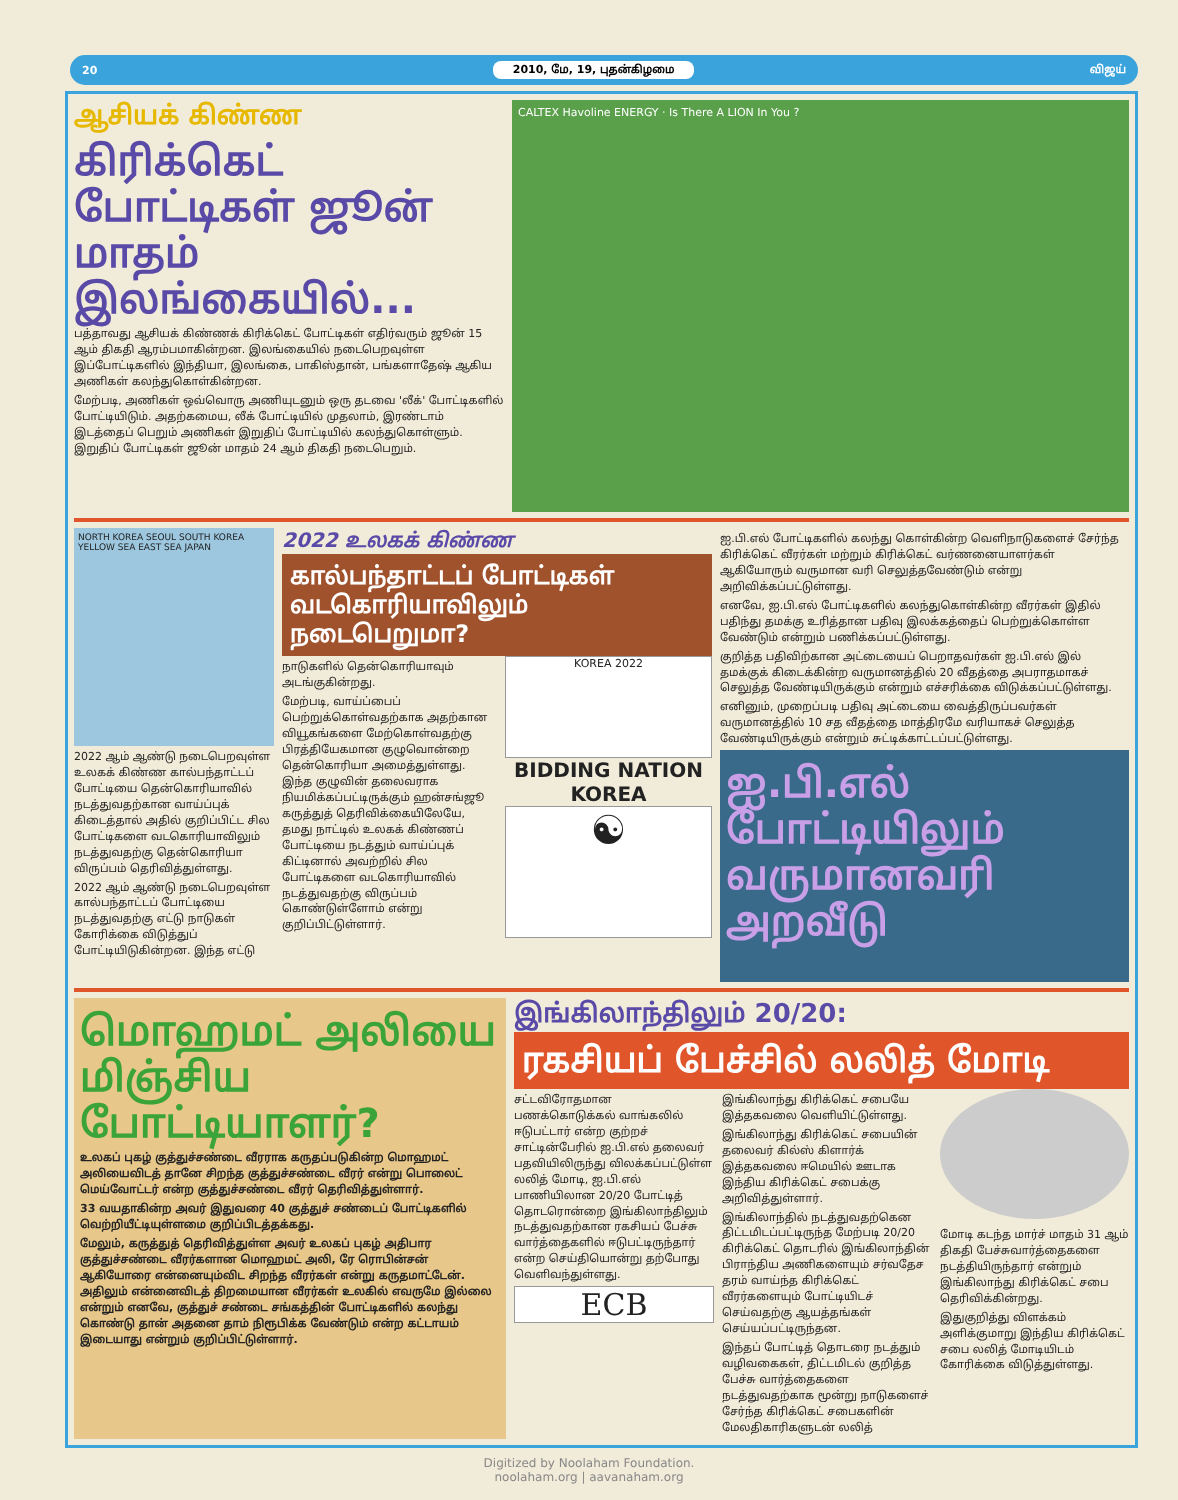20 2010, மே, 19, புதன்கிழமை விஜய்
ஆசியக் கிண்ண
கிரிக்கெட் போட்டிகள் ஜூன் மாதம் இலங்கையில்...
பத்தாவது ஆசியக் கிண்ணக் கிரிக்கெட் போட்டிகள் எதிர்வரும் ஜூன் 15 ஆம் திகதி ஆரம்பமாகின்றன. இலங்கையில் நடைபெறவுள்ள இப்போட்டிகளில் இந்தியா, இலங்கை, பாகிஸ்தான், பங்களாதேஷ் ஆகிய அணிகள் கலந்துகொள்கின்றன.
மேற்படி, அணிகள் ஒவ்வொரு அணியுடனும் ஒரு தடவை 'லீக்' போட்டிகளில் போட்டியிடும். அதற்கமைய, லீக் போட்டியில் முதலாம், இரண்டாம் இடத்தைப் பெறும் அணிகள் இறுதிப் போட்டியில் கலந்துகொள்ளும். இறுதிப் போட்டிகள் ஜூன் மாதம் 24 ஆம் திகதி நடைபெறும்.
CALTEX Havoline ENERGY · Is There A LION In You ?
NORTH KOREA SEOUL SOUTH KOREA YELLOW SEA EAST SEA JAPAN
2022 ஆம் ஆண்டு நடைபெறவுள்ள உலகக் கிண்ண கால்பந்தாட்டப் போட்டியை தென்கொரியாவில் நடத்துவதற்கான வாய்ப்புக் கிடைத்தால் அதில் குறிப்பிட்ட சில போட்டிகளை வடகொரியாவிலும் நடத்துவதற்கு தென்கொரியா விருப்பம் தெரிவித்துள்ளது.
2022 ஆம் ஆண்டு நடைபெறவுள்ள கால்பந்தாட்டப் போட்டியை நடத்துவதற்கு எட்டு நாடுகள் கோரிக்கை விடுத்துப் போட்டியிடுகின்றன. இந்த எட்டு
2022 உலகக் கிண்ண
கால்பந்தாட்டப் போட்டிகள் வடகொரியாவிலும் நடைபெறுமா?
நாடுகளில் தென்கொரியாவும் அடங்குகின்றது.
மேற்படி, வாய்ப்பைப் பெற்றுக்கொள்வதற்காக அதற்கான வியூகங்களை மேற்கொள்வதற்கு பிரத்தியேகமான குழுவொன்றை தென்கொரியா அமைத்துள்ளது. இந்த குழுவின் தலைவராக நியமிக்கப்பட்டிருக்கும் ஹன்சங்ஜூ கருத்துத் தெரிவிக்கையிலேயே, தமது நாட்டில் உலகக் கிண்ணப் போட்டியை நடத்தும் வாய்ப்புக் கிட்டினால் அவற்றில் சில போட்டிகளை வடகொரியாவில் நடத்துவதற்கு விருப்பம் கொண்டுள்ளோம் என்று குறிப்பிட்டுள்ளார்.
KOREA 2022
BIDDING NATION
KOREA
☯
ஐ.பி.எல் போட்டிகளில் கலந்து கொள்கின்ற வெளிநாடுகளைச் சேர்ந்த கிரிக்கெட் வீரர்கள் மற்றும் கிரிக்கெட் வர்ணனையாளர்கள் ஆகியோரும் வருமான வரி செலுத்தவேண்டும் என்று அறிவிக்கப்பட்டுள்ளது.
எனவே, ஐ.பி.எல் போட்டிகளில் கலந்துகொள்கின்ற வீரர்கள் இதில் பதிந்து தமக்கு உரித்தான பதிவு இலக்கத்தைப் பெற்றுக்கொள்ள வேண்டும் என்றும் பணிக்கப்பட்டுள்ளது.
குறித்த பதிவிற்கான அட்டையைப் பெறாதவர்கள் ஐ.பி.எல் இல் தமக்குக் கிடைக்கின்ற வருமானத்தில் 20 வீதத்தை அபராதமாகச் செலுத்த வேண்டியிருக்கும் என்றும் எச்சரிக்கை விடுக்கப்பட்டுள்ளது.
எனினும், முறைப்படி பதிவு அட்டையை வைத்திருப்பவர்கள் வருமானத்தில் 10 சத வீதத்தை மாத்திரமே வரியாகச் செலுத்த வேண்டியிருக்கும் என்றும் சுட்டிக்காட்டப்பட்டுள்ளது.
ஐ.பி.எல் போட்டியிலும் வருமானவரி அறவீடு
மொஹமட் அலியை மிஞ்சிய போட்டியாளர்?
உலகப் புகழ் குத்துச்சண்டை வீரராக கருதப்படுகின்ற மொஹமட் அலியைவிடத் தானே சிறந்த குத்துச்சண்டை வீரர் என்று பொலைட் மெய்வோட்டர் என்ற குத்துச்சண்டை வீரர் தெரிவித்துள்ளார்.
33 வயதாகின்ற அவர் இதுவரை 40 குத்துச் சண்டைப் போட்டிகளில் வெற்றியீட்டியுள்ளமை குறிப்பிடத்தக்கது.
மேலும், கருத்துத் தெரிவித்துள்ள அவர் உலகப் புகழ் அதிபார குத்துச்சண்டை வீரர்களான மொஹமட் அலி, ரே ரொபின்சன் ஆகியோரை என்னையும்விட சிறந்த வீரர்கள் என்று கருதமாட்டேன். அதிலும் என்னைவிடத் திறமையான வீரர்கள் உலகில் எவருமே இல்லை என்றும் எனவே, குத்துச் சண்டை சங்கத்தின் போட்டிகளில் கலந்து கொண்டு தான் அதனை தாம் நிரூபிக்க வேண்டும் என்ற கட்டாயம் இடையாது என்றும் குறிப்பிட்டுள்ளார்.
இங்கிலாந்திலும் 20/20:
ரகசியப் பேச்சில் லலித் மோடி
சட்டவிரோதமான பணக்கொடுக்கல் வாங்கலில் ஈடுபட்டார் என்ற குற்றச் சாட்டின்பேரில் ஐ.பி.எல் தலைவர் பதவியிலிருந்து விலக்கப்பட்டுள்ள லலித் மோடி, ஐ.பி.எல் பாணியிலான 20/20 போட்டித் தொடரொன்றை இங்கிலாந்திலும் நடத்துவதற்கான ரகசியப் பேச்சு வார்த்தைகளில் ஈடுபட்டிருந்தார் என்ற செய்தியொன்று தற்போது வெளிவந்துள்ளது.
ECB
இங்கிலாந்து கிரிக்கெட் சபையே இத்தகவலை வெளியிட்டுள்ளது.
இங்கிலாந்து கிரிக்கெட் சபையின் தலைவர் கில்ஸ் கிளார்க் இத்தகவலை ஈமெயில் ஊடாக இந்திய கிரிக்கெட் சபைக்கு அறிவித்துள்ளார்.
இங்கிலாந்தில் நடத்துவதற்கென திட்டமிடப்பட்டிருந்த மேற்படி 20/20 கிரிக்கெட் தொடரில் இங்கிலாந்தின் பிராந்திய அணிகளையும் சர்வதேச தரம் வாய்ந்த கிரிக்கெட் வீரர்களையும் போட்டியிடச் செய்வதற்கு ஆயத்தங்கள் செய்யப்பட்டிருந்தன.
இந்தப் போட்டித் தொடரை நடத்தும் வழிவகைகள், திட்டமிடல் குறித்த பேச்சு வார்த்தைகளை நடத்துவதற்காக மூன்று நாடுகளைச் சேர்ந்த கிரிக்கெட் சபைகளின் மேலதிகாரிகளுடன் லலித்
மோடி கடந்த மார்ச் மாதம் 31 ஆம் திகதி பேச்சுவார்த்தைகளை நடத்தியிருந்தார் என்றும் இங்கிலாந்து கிரிக்கெட் சபை தெரிவிக்கின்றது.
இதுகுறித்து விளக்கம் அளிக்குமாறு இந்திய கிரிக்கெட் சபை லலித் மோடியிடம் கோரிக்கை விடுத்துள்ளது.
Digitized by Noolaham Foundation.
noolaham.org | aavanaham.org